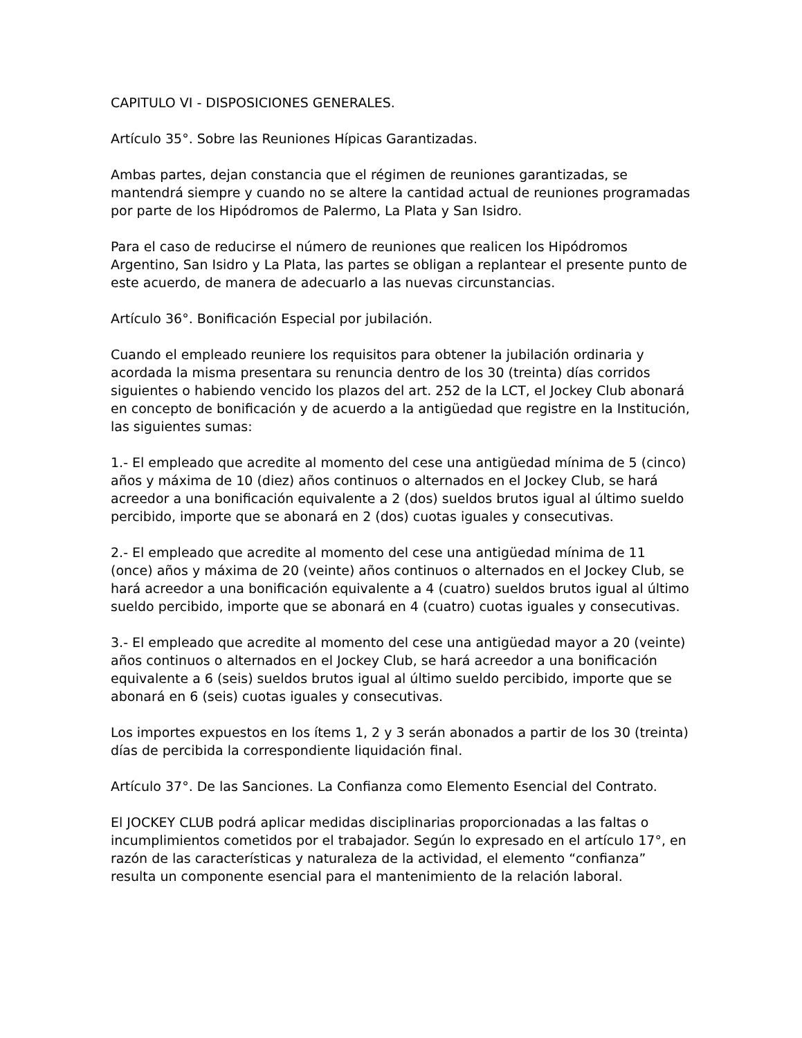CAPITULO VI - DISPOSICIONES GENERALES.
Artículo 35°. Sobre las Reuniones Hípicas Garantizadas.
Ambas partes, dejan constancia que el régimen de reuniones garantizadas, se mantendrá siempre y cuando no se altere la cantidad actual de reuniones programadas por parte de los Hipódromos de Palermo, La Plata y San Isidro.
Para el caso de reducirse el número de reuniones que realicen los Hipódromos Argentino, San Isidro y La Plata, las partes se obligan a replantear el presente punto de este acuerdo, de manera de adecuarlo a las nuevas circunstancias.
Artículo 36°. Bonificación Especial por jubilación.
Cuando el empleado reuniere los requisitos para obtener la jubilación ordinaria y acordada la misma presentara su renuncia dentro de los 30 (treinta) días corridos siguientes o habiendo vencido los plazos del art. 252 de la LCT, el Jockey Club abonará en concepto de bonificación y de acuerdo a la antigüedad que registre en la Institución, las siguientes sumas:
1.- El empleado que acredite al momento del cese una antigüedad mínima de 5 (cinco) años y máxima de 10 (diez) años continuos o alternados en el Jockey Club, se hará acreedor a una bonificación equivalente a 2 (dos) sueldos brutos igual al último sueldo percibido, importe que se abonará en 2 (dos) cuotas iguales y consecutivas.
2.- El empleado que acredite al momento del cese una antigüedad mínima de 11 (once) años y máxima de 20 (veinte) años continuos o alternados en el Jockey Club, se hará acreedor a una bonificación equivalente a 4 (cuatro) sueldos brutos igual al último sueldo percibido, importe que se abonará en 4 (cuatro) cuotas iguales y consecutivas.
3.- El empleado que acredite al momento del cese una antigüedad mayor a 20 (veinte) años continuos o alternados en el Jockey Club, se hará acreedor a una bonificación equivalente a 6 (seis) sueldos brutos igual al último sueldo percibido, importe que se abonará en 6 (seis) cuotas iguales y consecutivas.
Los importes expuestos en los ítems 1, 2 y 3 serán abonados a partir de los 30 (treinta) días de percibida la correspondiente liquidación final.
Artículo 37°. De las Sanciones. La Confianza como Elemento Esencial del Contrato.
El JOCKEY CLUB podrá aplicar medidas disciplinarias proporcionadas a las faltas o incumplimientos cometidos por el trabajador. Según lo expresado en el artículo 17°, en razón de las características y naturaleza de la actividad, el elemento “confianza” resulta un componente esencial para el mantenimiento de la relación laboral.